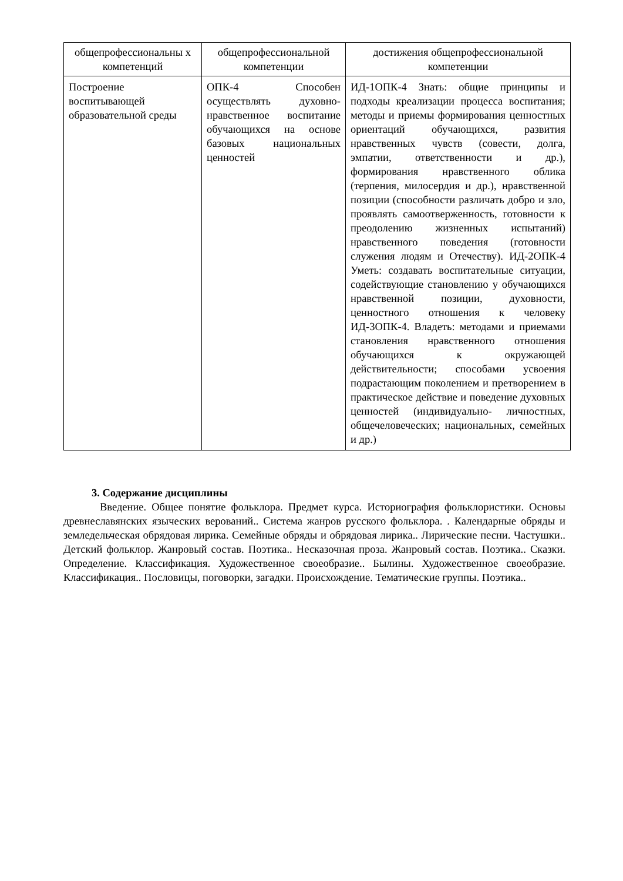| общепрофессиональны х компетенций | общепрофессиональной компетенции | достижения общепрофессиональной компетенции |
| Построение воспитывающей образовательной среды | ОПК-4 Способен осуществлять духовно-нравственное воспитание обучающихся на основе базовых национальных ценностей | ИД-1ОПК-4 Знать: общие принципы и подходы креализации процесса воспитания; методы и приемы формирования ценностных ориентаций обучающихся, развития нравственных чувств (совести, долга, эмпатии, ответственности и др.), формирования нравственного облика (терпения, милосердия и др.), нравственной позиции (способности различать добро и зло, проявлять самоотверженность, готовности к преодолению жизненных испытаний) нравственного поведения (готовности служения людям и Отечеству). ИД-2ОПК-4 Уметь: создавать воспитательные ситуации, содействующие становлению у обучающихся нравственной позиции, духовности, ценностного отношения к человеку ИД-3ОПК-4. Владеть: методами и приемами становления нравственного отношения обучающихся к окружающей действительности; способами усвоения подрастающим поколением и претворением в практическое действие и поведение духовных ценностей (индивидуально- личностных, общечеловеческих; национальных, семейных и др.) |
3. Содержание дисциплины
Введение. Общее понятие фольклора. Предмет курса. Историография фольклористики. Основы древнеславянских языческих верований.. Система жанров русского фольклора. . Календарные обряды и земледельческая обрядовая лирика. Семейные обряды и обрядовая лирика.. Лирические песни. Частушки.. Детский фольклор. Жанровый состав. Поэтика.. Несказочная проза. Жанровый состав. Поэтика.. Сказки. Определение. Классификация. Художественное своеобразие.. Былины. Художественное своеобразие. Классификация.. Пословицы, поговорки, загадки. Происхождение. Тематические группы. Поэтика..